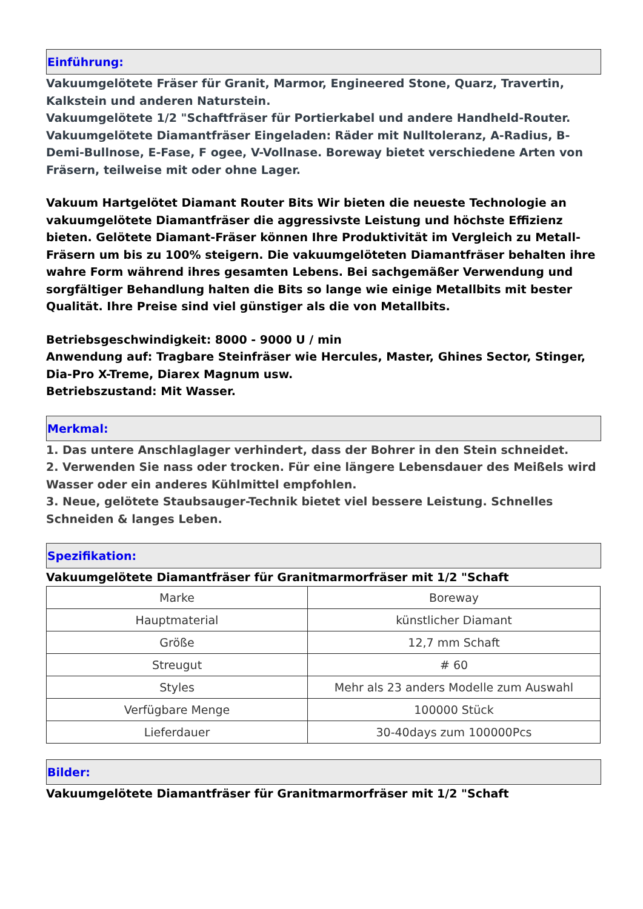Einführung:
Vakuumgelötete Fräser für Granit, Marmor, Engineered Stone, Quarz, Travertin, Kalkstein und anderen Naturstein.
Vakuumgelötete 1/2 "Schaftfräser für Portierkabel und andere Handheld-Router.
Vakuumgelötete Diamantfräser Eingeladen: Räder mit Nulltoleranz, A-Radius, B-Demi-Bullnose, E-Fase, F ogee, V-Vollnase. Boreway bietet verschiedene Arten von Fräsern, teilweise mit oder ohne Lager.
Vakuum Hartgelötet Diamant Router Bits Wir bieten die neueste Technologie an vakuumgelötete Diamantfräser die aggressivste Leistung und höchste Effizienz bieten. Gelötete Diamant-Fräser können Ihre Produktivität im Vergleich zu Metall-Fräsern um bis zu 100% steigern. Die vakuumgelöteten Diamantfräser behalten ihre wahre Form während ihres gesamten Lebens. Bei sachgemäßer Verwendung und sorgfältiger Behandlung halten die Bits so lange wie einige Metallbits mit bester Qualität. Ihre Preise sind viel günstiger als die von Metallbits.
Betriebsgeschwindigkeit: 8000 - 9000 U / min
Anwendung auf: Tragbare Steinfräser wie Hercules, Master, Ghines Sector, Stinger, Dia-Pro X-Treme, Diarex Magnum usw.
Betriebszustand: Mit Wasser.
Merkmal:
1. Das untere Anschlaglager verhindert, dass der Bohrer in den Stein schneidet.
2. Verwenden Sie nass oder trocken. Für eine längere Lebensdauer des Meißels wird Wasser oder ein anderes Kühlmittel empfohlen.
3. Neue, gelötete Staubsauger-Technik bietet viel bessere Leistung. Schnelles Schneiden & langes Leben.
Spezifikation:
Vakuumgelötete Diamantfräser für Granitmarmorfräser mit 1/2 "Schaft
| Marke | Boreway |
| Hauptmaterial | künstlicher Diamant |
| Größe | 12,7 mm Schaft |
| Streugut | # 60 |
| Styles | Mehr als 23 anders Modelle zum Auswahl |
| Verfügbare Menge | 100000 Stück |
| Lieferdauer | 30-40days zum 100000Pcs |
Bilder:
Vakuumgelötete Diamantfräser für Granitmarmorfräser mit 1/2 "Schaft